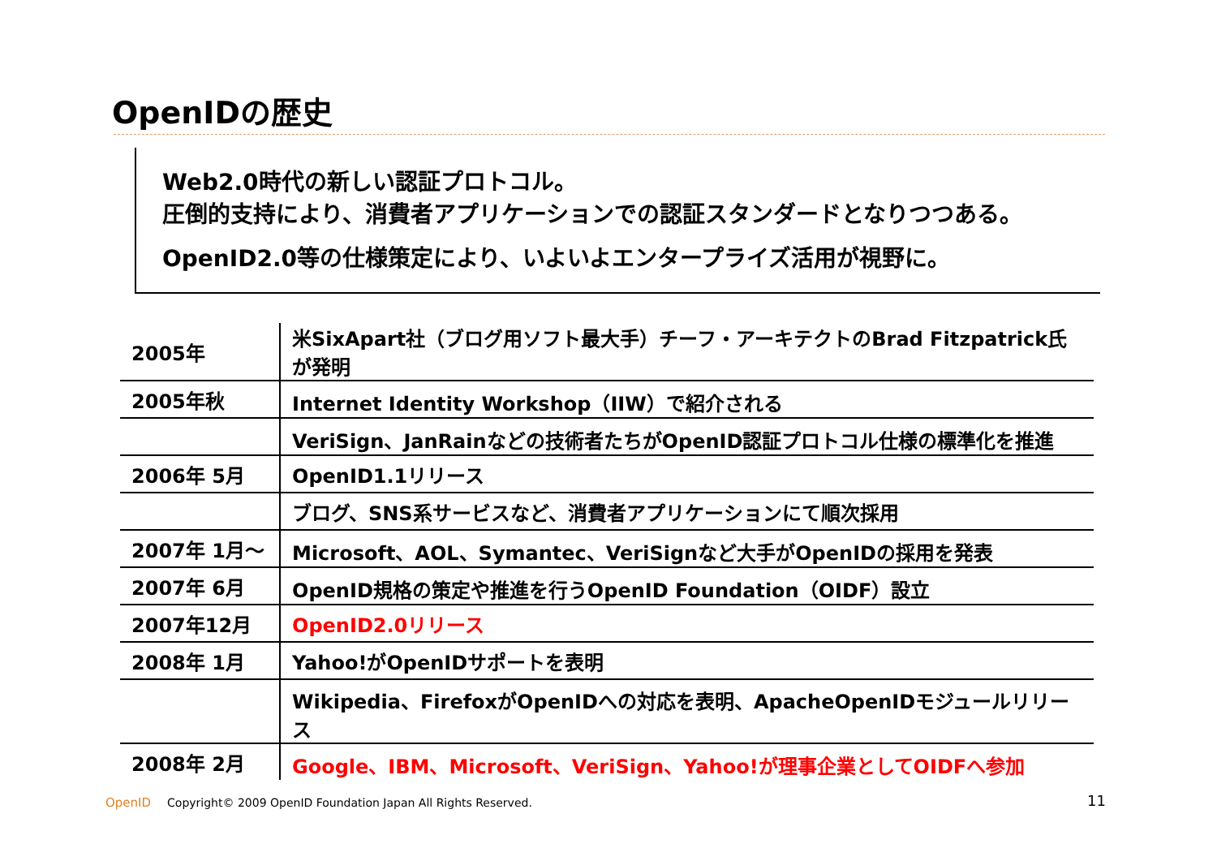OpenIDの歴史
Web2.0時代の新しい認証プロトコル。
圧倒的支持により、消費者アプリケーションでの認証スタンダードとなりつつある。
OpenID2.0等の仕様策定により、いよいよエンタープライズ活用が視野に。
| 2005年 | 米SixApart社（ブログ用ソフト最大手）チーフ・アーキテクトのBrad Fitzpatrick氏が発明 |
| 2005年秋 | Internet Identity Workshop（IIW）で紹介される |
| | VeriSign、JanRainなどの技術者たちがOpenID認証プロトコル仕様の標準化を推進 |
| 2006年 5月 | OpenID1.1リリース |
| | ブログ、SNS系サービスなど、消費者アプリケーションにて順次採用 |
| 2007年 1月～ | Microsoft、AOL、Symantec、VeriSignなど大手がOpenIDの採用を発表 |
| 2007年 6月 | OpenID規格の策定や推進を行うOpenID Foundation（OIDF）設立 |
| 2007年12月 | OpenID2.0リリース |
| 2008年 1月 | Yahoo!がOpenIDサポートを表明 |
| | Wikipedia、FirefoxがOpenIDへの対応を表明、ApacheOpenIDモジュールリリース |
| 2008年 2月 | Google、IBM、Microsoft、VeriSign、Yahoo!が理事企業としてOIDFへ参加 |
OpenID Copyright© 2009 OpenID Foundation Japan All Rights Reserved.
11